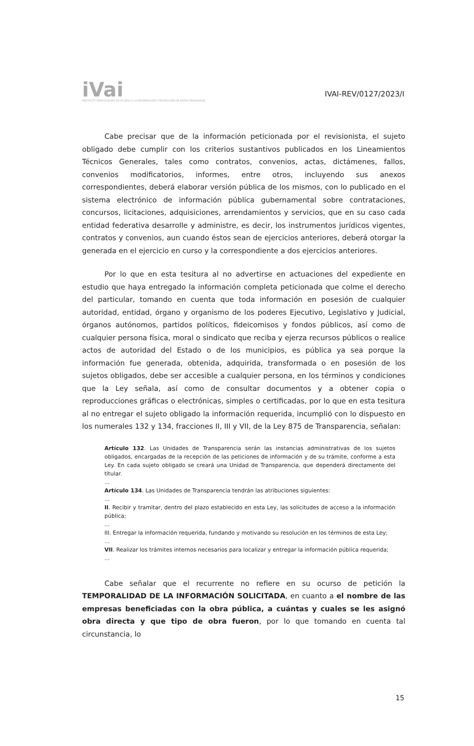iVai
INSTITUTO VERACRUZANO DE ACCESO A LA INFORMACIÓN Y PROTECCIÓN DE DATOS PERSONALES
IVAI-REV/0127/2023/I
Cabe precisar que de la información peticionada por el revisionista, el sujeto obligado debe cumplir con los criterios sustantivos publicados en los Lineamientos Técnicos Generales, tales como contratos, convenios, actas, dictámenes, fallos, convenios modificatorios, informes, entre otros, incluyendo sus anexos correspondientes, deberá elaborar versión pública de los mismos, con lo publicado en el sistema electrónico de información pública gubernamental sobre contrataciones, concursos, licitaciones, adquisiciones, arrendamientos y servicios, que en su caso cada entidad federativa desarrolle y administre, es decir, los instrumentos jurídicos vigentes, contratos y convenios, aun cuando éstos sean de ejercicios anteriores, deberá otorgar la generada en el ejercicio en curso y la correspondiente a dos ejercicios anteriores.
Por lo que en esta tesitura al no advertirse en actuaciones del expediente en estudio que haya entregado la información completa peticionada que colme el derecho del particular, tomando en cuenta que toda información en posesión de cualquier autoridad, entidad, órgano y organismo de los poderes Ejecutivo, Legislativo y Judicial, órganos autónomos, partidos políticos, fideicomisos y fondos públicos, así como de cualquier persona física, moral o sindicato que reciba y ejerza recursos públicos o realice actos de autoridad del Estado o de los municipios, es pública ya sea porque la información fue generada, obtenida, adquirida, transformada o en posesión de los sujetos obligados, debe ser accesible a cualquier persona, en los términos y condiciones que la Ley señala, así como de consultar documentos y a obtener copia o reproducciones gráficas o electrónicas, simples o certificadas, por lo que en esta tesitura al no entregar el sujeto obligado la información requerida, incumplió con lo dispuesto en los numerales 132 y 134, fracciones II, III y VII, de la Ley 875 de Transparencia, señalan:
Artículo 132. Las Unidades de Transparencia serán las instancias administrativas de los sujetos obligados, encargadas de la recepción de las peticiones de información y de su trámite, conforme a esta Ley. En cada sujeto obligado se creará una Unidad de Transparencia, que dependerá directamente del titular.
...
Artículo 134. Las Unidades de Transparencia tendrán las atribuciones siguientes:
...
II. Recibir y tramitar, dentro del plazo establecido en esta Ley, las solicitudes de acceso a la información pública;
...
III. Entregar la información requerida, fundando y motivando su resolución en los términos de esta Ley;
...
VII. Realizar los trámites internos necesarios para localizar y entregar la información pública requerida;
...
Cabe señalar que el recurrente no refiere en su ocurso de petición la TEMPORALIDAD DE LA INFORMACIÓN SOLICITADA, en cuanto a el nombre de las empresas beneficiadas con la obra pública, a cuántas y cuales se les asignó obra directa y que tipo de obra fueron, por lo que tomando en cuenta tal circunstancia, lo
15